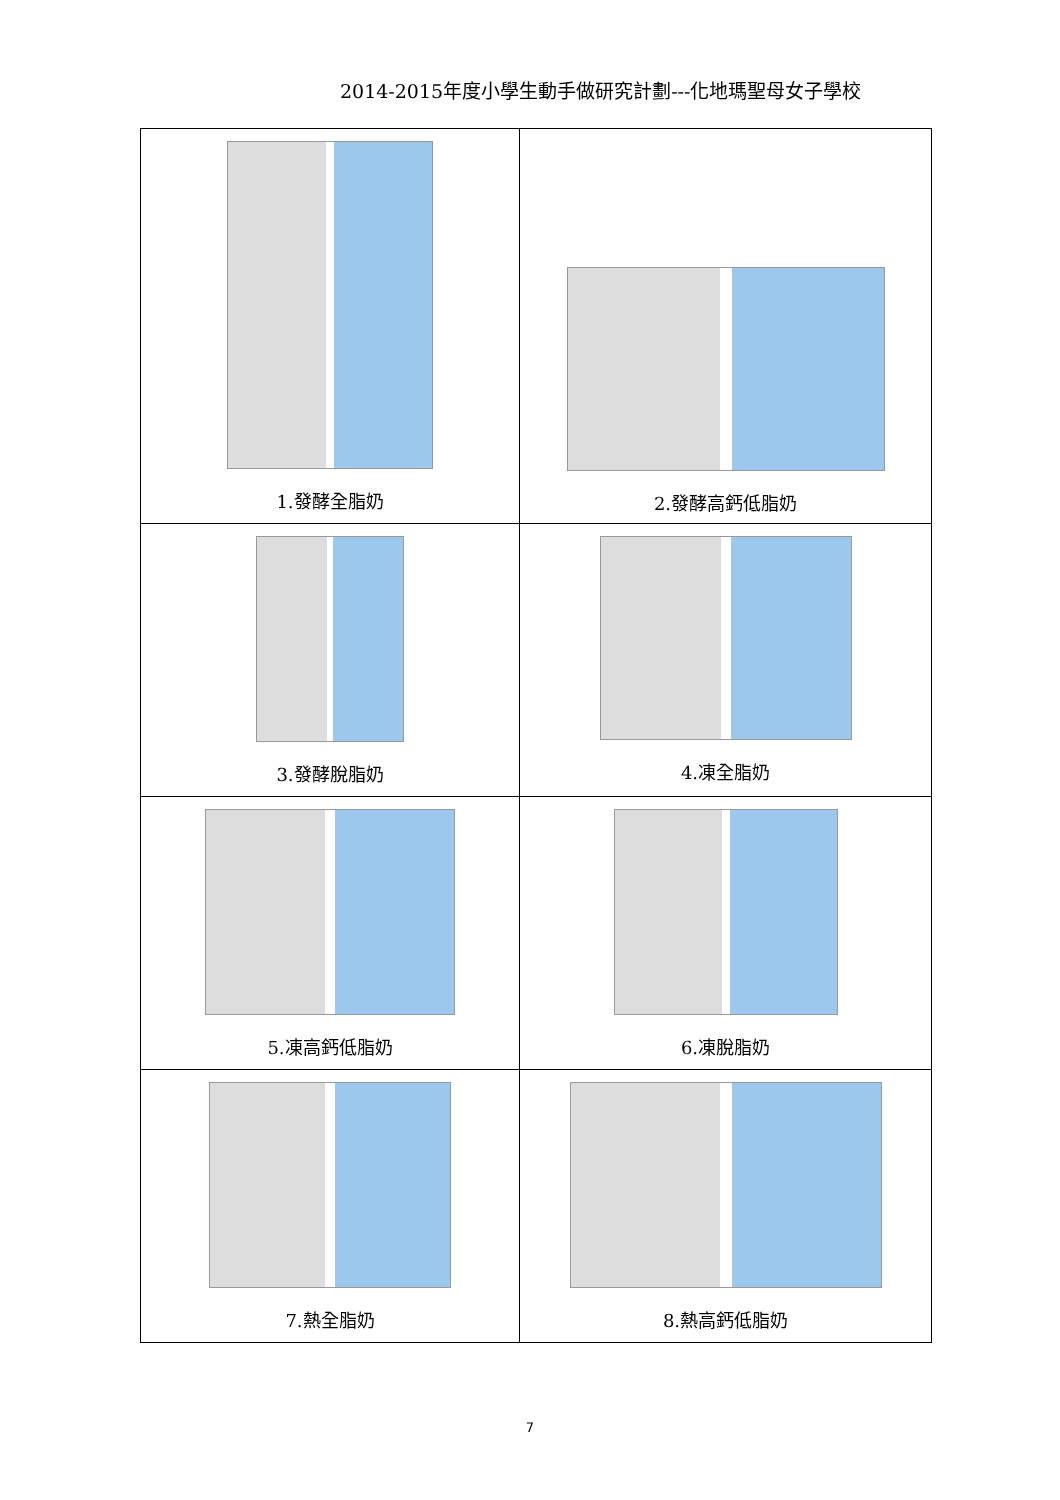2014-2015年度小學生動手做研究計劃---化地瑪聖母女子學校
| 1.發酵全脂奶 | 2.發酵高鈣低脂奶 |
| 3.發酵脫脂奶 | 4.凍全脂奶 |
| 5.凍高鈣低脂奶 | 6.凍脫脂奶 |
| 7.熱全脂奶 | 8.熱高鈣低脂奶 |
7